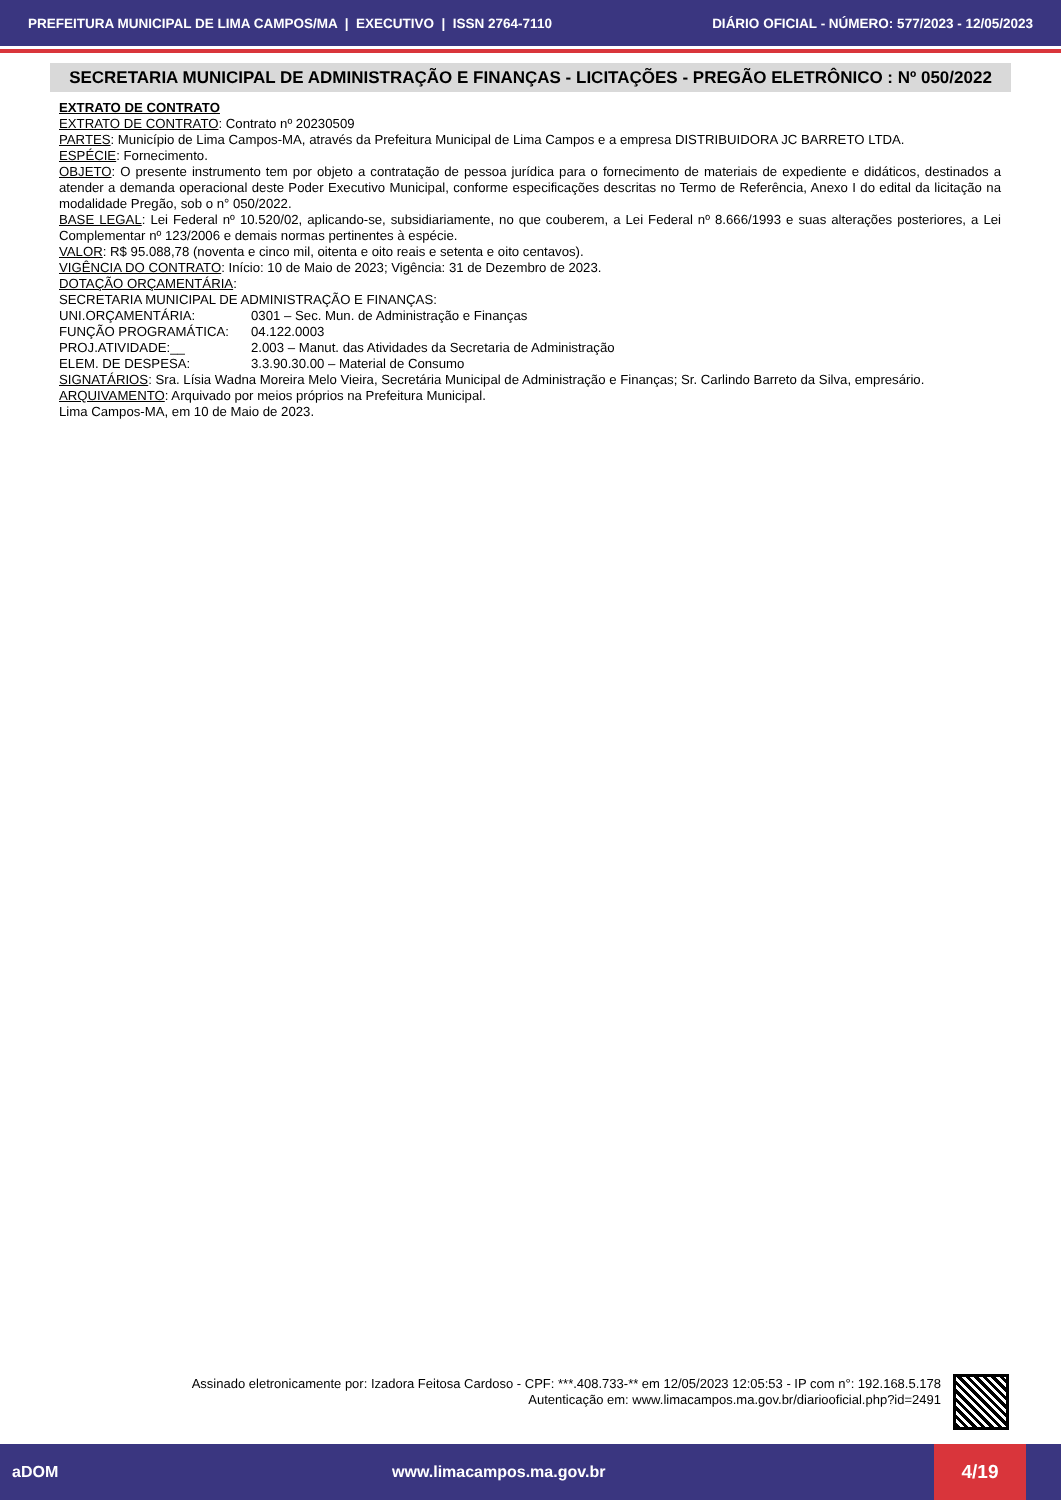PREFEITURA MUNICIPAL DE LIMA CAMPOS/MA | EXECUTIVO | ISSN 2764-7110 DIÁRIO OFICIAL - NÚMERO: 577/2023 - 12/05/2023
SECRETARIA MUNICIPAL DE ADMINISTRAÇÃO E FINANÇAS - LICITAÇÕES - PREGÃO ELETRÔNICO : Nº 050/2022
EXTRATO DE CONTRATO
EXTRATO DE CONTRATO: Contrato nº 20230509
PARTES: Município de Lima Campos-MA, através da Prefeitura Municipal de Lima Campos e a empresa DISTRIBUIDORA JC BARRETO LTDA.
ESPÉCIE: Fornecimento.
OBJETO: O presente instrumento tem por objeto a contratação de pessoa jurídica para o fornecimento de materiais de expediente e didáticos, destinados a atender a demanda operacional deste Poder Executivo Municipal, conforme especificações descritas no Termo de Referência, Anexo I do edital da licitação na modalidade Pregão, sob o n° 050/2022.
BASE LEGAL: Lei Federal nº 10.520/02, aplicando-se, subsidiariamente, no que couberem, a Lei Federal nº 8.666/1993 e suas alterações posteriores, a Lei Complementar nº 123/2006 e demais normas pertinentes à espécie.
VALOR: R$ 95.088,78 (noventa e cinco mil, oitenta e oito reais e setenta e oito centavos).
VIGÊNCIA DO CONTRATO: Início: 10 de Maio de 2023; Vigência: 31 de Dezembro de 2023.
DOTAÇÃO ORÇAMENTÁRIA:
SECRETARIA MUNICIPAL DE ADMINISTRAÇÃO E FINANÇAS:
UNI.ORÇAMENTÁRIA: 0301 – Sec. Mun. de Administração e Finanças
FUNÇÃO PROGRAMÁTICA: 04.122.0003
PROJ.ATIVIDADE:__ 2.003 – Manut. das Atividades da Secretaria de Administração
ELEM. DE DESPESA: 3.3.90.30.00 – Material de Consumo
SIGNATÁRIOS: Sra. Lísia Wadna Moreira Melo Vieira, Secretária Municipal de Administração e Finanças; Sr. Carlindo Barreto da Silva, empresário.
ARQUIVAMENTO: Arquivado por meios próprios na Prefeitura Municipal.
Lima Campos-MA, em 10 de Maio de 2023.
Assinado eletronicamente por: Izadora Feitosa Cardoso - CPF: ***.408.733-** em 12/05/2023 12:05:53 - IP com n°: 192.168.5.178
Autenticação em: www.limacampos.ma.gov.br/diariooficial.php?id=2491
aDOM www.limacampos.ma.gov.br
4/19